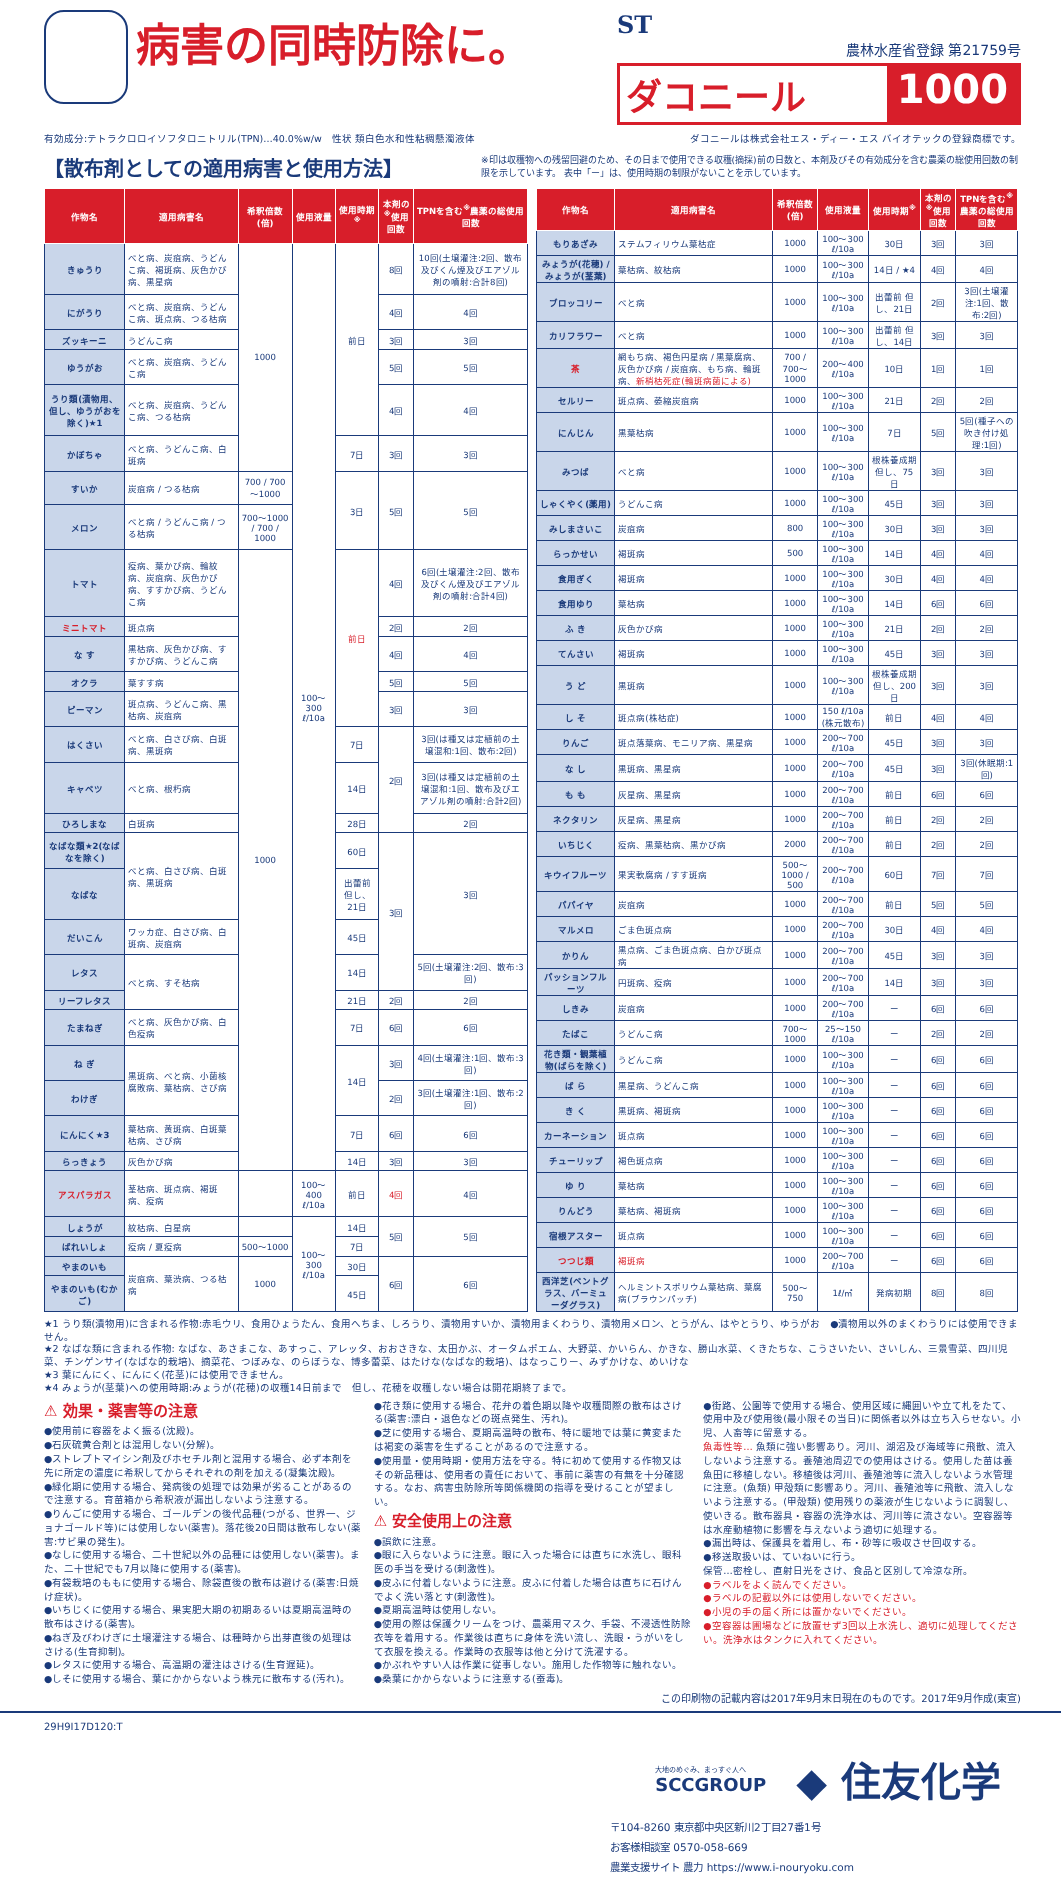病害の同時防除に。
ST
農林水産省登録 第21759号
ダコニール 1000
有効成分:テトラクロロイソフタロニトリル(TPN)…40.0%w/w　性状 類白色水和性粘稠懸濁液体 ダコニールは株式会社エス・ディー・エス バイオテックの登録商標です。
【散布剤としての適用病害と使用方法】
※印は収穫物への残留回避のため、その日まで使用できる収穫(摘採)前の日数と、本剤及びその有効成分を含む農薬の総使用回数の制限を示しています。 表中「ー」は、使用時期の制限がないことを示しています。
| 作物名 | 適用病害名 | 希釈倍数(倍) | 使用液量 | 使用時期<sup>※</sup> | 本剤の<sup>※</sup>使用回数 | TPNを含む<sup>※</sup>農薬の総使用回数 |
| --- | --- | --- | --- | --- | --- | --- |
| きゅうり | べと病、炭疽病、うどんこ病、褐斑病、灰色かび病、黒星病 | 1000 | 100～300 ℓ/10a | 前日 | 8回 | 10回(土壌灌注:2回、散布及びくん煙及びエアゾル剤の噴射:合計8回) |
| にがうり | べと病、炭疽病、うどんこ病、斑点病、つる枯病 | | | | 4回 | 4回 |
| ズッキーニ | うどんこ病 | | | | 3回 | 3回 |
| ゆうがお | べと病、炭疽病、うどんこ病 | | | | 5回 | 5回 |
| うり類(漬物用、但し、ゆうがおを除く)★1 | べと病、炭疽病、うどんこ病、つる枯病 | | | | 4回 | 4回 |
| かぼちゃ | べと病、うどんこ病、白斑病 | | | 7日 | 3回 | 3回 |
| すいか | 炭疽病 / つる枯病 | 700 / 700～1000 | | 3日 | 5回 | 5回 |
| メロン | べと病 / うどんこ病 / つる枯病 | 700～1000 / 700 / 1000 | | | | |
| トマト | 疫病、葉かび病、輪紋病、炭疽病、灰色かび病、すすかび病、うどんこ病 | 1000 | | 前日 | 4回 | 6回(土壌灌注:2回、散布及びくん煙及びエアゾル剤の噴射:合計4回) |
| ミニトマト | 斑点病 | | | | 2回 | 2回 |
| な す | 黒枯病、灰色かび病、すすかび病、うどんこ病 | | | | 4回 | 4回 |
| オクラ | 葉すす病 | | | | 5回 | 5回 |
| ピーマン | 斑点病、うどんこ病、黒枯病、炭疽病 | | | | 3回 | 3回 |
| はくさい | べと病、白さび病、白斑病、黒斑病 | | | 7日 | 2回 | 3回(は種又は定植前の土壌混和:1回、散布:2回) |
| キャベツ | べと病、根朽病 | | | 14日 | | 3回(は種又は定植前の土壌混和:1回、散布及びエアゾル剤の噴射:合計2回) |
| ひろしまな | 白斑病 | | | 28日 | | 2回 |
| なばな類★2(なばなを除く) | べと病、白さび病、白斑病、黒斑病 | | | 60日 | 3回 | 3回 |
| なばな | | | | 出蕾前 但し、21日 | | |
| だいこん | ワッカ症、白さび病、白斑病、炭疽病 | | | 45日 | | |
| レタス | べと病、すそ枯病 | | | 14日 | | 5回(土壌灌注:2回、散布:3回) |
| リーフレタス | | | | 21日 | 2回 | 2回 |
| たまねぎ | べと病、灰色かび病、白色疫病 | | | 7日 | 6回 | 6回 |
| ね ぎ | 黒斑病、べと病、小菌核腐敗病、葉枯病、さび病 | | | 14日 | 3回 | 4回(土壌灌注:1回、散布:3回) |
| わけぎ | | | | | 2回 | 3回(土壌灌注:1回、散布:2回) |
| にんにく★3 | 葉枯病、黄斑病、白斑葉枯病、さび病 | | | 7日 | 6回 | 6回 |
| らっきょう | 灰色かび病 | | | 14日 | 3回 | 3回 |
| アスパラガス | 茎枯病、斑点病、褐斑病、疫病 | | 100～400 ℓ/10a | 前日 | 4回 | 4回 |
| しょうが | 紋枯病、白星病 | | 100～300 ℓ/10a | 14日 | 5回 | 5回 |
| ばれいしょ | 疫病 / 夏疫病 | 500～1000 | | 7日 | | |
| やまのいも | 炭疽病、葉渋病、つる枯病 | 1000 | | 30日 | 6回 | 6回 |
| やまのいも(むかご) | | | | 45日 | | |
| 作物名 | 適用病害名 | 希釈倍数(倍) | 使用液量 | 使用時期<sup>※</sup> | 本剤の<sup>※</sup>使用回数 | TPNを含む<sup>※</sup>農薬の総使用回数 |
| --- | --- | --- | --- | --- | --- | --- |
| もりあざみ | ステムフィリウム葉枯症 | 1000 | 100～300 ℓ/10a | 30日 | 3回 | 3回 |
| みょうが(花穂) / みょうが(茎葉) | 葉枯病、紋枯病 | 1000 | 100～300 ℓ/10a | 14日 / ★4 | 4回 | 4回 |
| ブロッコリー | べと病 | 1000 | 100～300 ℓ/10a | 出蕾前 但し、21日 | 2回 | 3回(土壌灌注:1回、散布:2回) |
| カリフラワー | べと病 | 1000 | 100～300 ℓ/10a | 出蕾前 但し、14日 | 3回 | 3回 |
| 茶 | 網もち病、褐色円星病 / 黒葉腐病、灰色かび病 / 炭疽病、もち病、輪斑病、 新梢枯死症(輪斑病菌による) | 700 / 700～1000 | 200～400 ℓ/10a | 10日 | 1回 | 1回 |
| セルリー | 斑点病、萎縮炭疽病 | 1000 | 100～300 ℓ/10a | 21日 | 2回 | 2回 |
| にんじん | 黒葉枯病 | 1000 | 100～300 ℓ/10a | 7日 | 5回 | 5回(種子への吹き付け処理:1回) |
| みつば | べと病 | 1000 | 100～300 ℓ/10a | 根株養成期 但し、75日 | 3回 | 3回 |
| しゃくやく(薬用) | うどんこ病 | 1000 | 100～300 ℓ/10a | 45日 | 3回 | 3回 |
| みしまさいこ | 炭疽病 | 800 | 100～300 ℓ/10a | 30日 | 3回 | 3回 |
| らっかせい | 褐斑病 | 500 | 100～300 ℓ/10a | 14日 | 4回 | 4回 |
| 食用ぎく | 褐斑病 | 1000 | 100～300 ℓ/10a | 30日 | 4回 | 4回 |
| 食用ゆり | 葉枯病 | 1000 | 100～300 ℓ/10a | 14日 | 6回 | 6回 |
| ふ き | 灰色かび病 | 1000 | 100～300 ℓ/10a | 21日 | 2回 | 2回 |
| てんさい | 褐斑病 | 1000 | 100～300 ℓ/10a | 45日 | 3回 | 3回 |
| う ど | 黒斑病 | 1000 | 100～300 ℓ/10a | 根株養成期 但し、200日 | 3回 | 3回 |
| し そ | 斑点病(株枯症) | 1000 | 150 ℓ/10a (株元散布) | 前日 | 4回 | 4回 |
| りんご | 斑点落葉病、モニリア病、黒星病 | 1000 | 200～700 ℓ/10a | 45日 | 3回 | 3回 |
| な し | 黒斑病、黒星病 | 1000 | 200～700 ℓ/10a | 45日 | 3回 | 3回(休眠期:1回) |
| も も | 灰星病、黒星病 | 1000 | 200～700 ℓ/10a | 前日 | 6回 | 6回 |
| ネクタリン | 灰星病、黒星病 | 1000 | 200～700 ℓ/10a | 前日 | 2回 | 2回 |
| いちじく | 疫病、黒葉枯病、黒かび病 | 2000 | 200～700 ℓ/10a | 前日 | 2回 | 2回 |
| キウイフルーツ | 果実軟腐病 / すす斑病 | 500～1000 / 500 | 200～700 ℓ/10a | 60日 | 7回 | 7回 |
| パパイヤ | 炭疽病 | 1000 | 200～700 ℓ/10a | 前日 | 5回 | 5回 |
| マルメロ | ごま色斑点病 | 1000 | 200～700 ℓ/10a | 30日 | 4回 | 4回 |
| かりん | 黒点病、ごま色斑点病、白かび斑点病 | 1000 | 200～700 ℓ/10a | 45日 | 3回 | 3回 |
| パッションフルーツ | 円斑病、疫病 | 1000 | 200～700 ℓ/10a | 14日 | 3回 | 3回 |
| しきみ | 炭疽病 | 1000 | 200～700 ℓ/10a | ー | 6回 | 6回 |
| たばこ | うどんこ病 | 700～1000 | 25～150 ℓ/10a | ー | 2回 | 2回 |
| 花き類・観葉植物(ばらを除く) | うどんこ病 | 1000 | 100～300 ℓ/10a | ー | 6回 | 6回 |
| ば ら | 黒星病、うどんこ病 | 1000 | 100～300 ℓ/10a | ー | 6回 | 6回 |
| き く | 黒斑病、褐斑病 | 1000 | 100～300 ℓ/10a | ー | 6回 | 6回 |
| カーネーション | 斑点病 | 1000 | 100～300 ℓ/10a | ー | 6回 | 6回 |
| チューリップ | 褐色斑点病 | 1000 | 100～300 ℓ/10a | ー | 6回 | 6回 |
| ゆ り | 葉枯病 | 1000 | 100～300 ℓ/10a | ー | 6回 | 6回 |
| りんどう | 葉枯病、褐斑病 | 1000 | 100～300 ℓ/10a | ー | 6回 | 6回 |
| 宿根アスター | 斑点病 | 1000 | 100～300 ℓ/10a | ー | 6回 | 6回 |
| つつじ類 | 褐斑病 | 1000 | 200～700 ℓ/10a | ー | 6回 | 6回 |
| 西洋芝(ベントグラス、バーミューダグラス) | ヘルミントスポリウム葉枯病、葉腐病(ブラウンパッチ) | 500～750 | 1ℓ/㎡ | 発病初期 | 8回 | 8回 |
★1 うり類(漬物用)に含まれる作物:赤毛ウリ、食用ひょうたん、食用へちま、しろうり、漬物用すいか、漬物用まくわうり、漬物用メロン、とうがん、はやとうり、ゆうがお　●漬物用以外のまくわうりには使用できません。
★2 なばな類に含まれる作物: なばな、あさまこな、あすっこ、アレッタ、おおさきな、太田かぶ、オータムポエム、大野菜、かいらん、かきな、勝山水菜、くきたちな、こうさいたい、さいしん、三景雪菜、四川児菜、チンゲンサイ(なばな的栽培)、摘菜花、つぼみな、のらぼうな、博多蕾菜、はたけな(なばな的栽培)、はなっこりー、みずかけな、めいけな
★3 葉にんにく、にんにく(花茎)には使用できません。
★4 みょうが(茎葉)への使用時期:みょうが(花穂)の収穫14日前まで　但し、花穂を収穫しない場合は開花期終了まで。
⚠ 効果・薬害等の注意
●使用前に容器をよく振る(沈殿)。
●石灰硫黄合剤とは混用しない(分解)。
●ストレプトマイシン剤及びホセチル剤と混用する場合、必ず本剤を先に所定の濃度に希釈してからそれぞれの剤を加える(凝集沈殿)。
●緑化期に使用する場合、発病後の処理では効果が劣ることがあるので注意する。育苗箱から希釈液が漏出しないよう注意する。
●りんごに使用する場合、ゴールデンの後代品種(つがる、世界一、ジョナゴールド等)には使用しない(薬害)。落花後20日間は散布しない(薬害:サビ果の発生)。
●なしに使用する場合、二十世紀以外の品種には使用しない(薬害)。また、二十世紀でも7月以降に使用する(薬害)。
●有袋栽培のももに使用する場合、除袋直後の散布は避ける(薬害:日焼け症状)。
●いちじくに使用する場合、果実肥大期の初期あるいは夏期高温時の散布はさける(薬害)。
●ねぎ及びわけぎに土壌灌注する場合、は種時から出芽直後の処理はさける(生育抑制)。
●レタスに使用する場合、高温期の灌注はさける(生育遅延)。
●しそに使用する場合、葉にかからないよう株元に散布する(汚れ)。
●花き類に使用する場合、花弁の着色期以降や収穫間際の散布はさける(薬害:漂白・退色などの斑点発生、汚れ)。
●芝に使用する場合、夏期高温時の散布、特に暖地では葉に黄変または褐変の薬害を生ずることがあるので注意する。
●使用量・使用時期・使用方法を守る。特に初めて使用する作物又はその新品種は、使用者の責任において、事前に薬害の有無を十分確認する。なお、病害虫防除所等関係機関の指導を受けることが望ましい。
⚠ 安全使用上の注意
●誤飲に注意。
●眼に入らないように注意。眼に入った場合には直ちに水洗し、眼科医の手当を受ける(刺激性)。
●皮ふに付着しないように注意。皮ふに付着した場合は直ちに石けんでよく洗い落とす(刺激性)。
●夏期高温時は使用しない。
●使用の際は保護クリームをつけ、農薬用マスク、手袋、不浸透性防除衣等を着用する。作業後は直ちに身体を洗い流し、洗眼・うがいをして衣服を換える。作業時の衣服等は他と分けて洗濯する。
●かぶれやすい人は作業に従事しない。施用した作物等に触れない。
●桑葉にかからないように注意する(蚕毒)。
●街路、公園等で使用する場合、使用区域に縄囲いや立て札をたて、使用中及び使用後(最小限その当日)に関係者以外は立ち入らせない。小児、人畜等に留意する。
魚毒性等… 魚類に強い影響あり。河川、湖沼及び海域等に飛散、流入しないよう注意する。養殖池周辺での使用はさける。使用した苗は養魚田に移植しない。移植後は河川、養殖池等に流入しないよう水管理に注意。(魚類) 甲殻類に影響あり。河川、養殖池等に飛散、流入しないよう注意する。(甲殻類) 使用残りの薬液が生じないように調製し、使いきる。散布器具・容器の洗浄水は、河川等に流さない。空容器等は水産動植物に影響を与えないよう適切に処理する。
●漏出時は、保護具を着用し、布・砂等に吸収させ回収する。
●移送取扱いは、ていねいに行う。
保管…密栓し、直射日光をさけ、食品と区別して冷涼な所。
●ラベルをよく読んでください。
●ラベルの記載以外には使用しないでください。
●小児の手の届く所には置かないでください。
●空容器は圃場などに放置せず3回以上水洗し、適切に処理してください。洗浄水はタンクに入れてください。
この印刷物の記載内容は2017年9月末日現在のものです。2017年9月作成(東宣)
29H9I17D120:T
大地のめぐみ、まっすぐ人へ
SCCGROUP
◆ 住友化学
〒104-8260 東京都中央区新川2丁目27番1号
お客様相談室 0570-058-669
農業支援サイト 農力 https://www.i-nouryoku.com